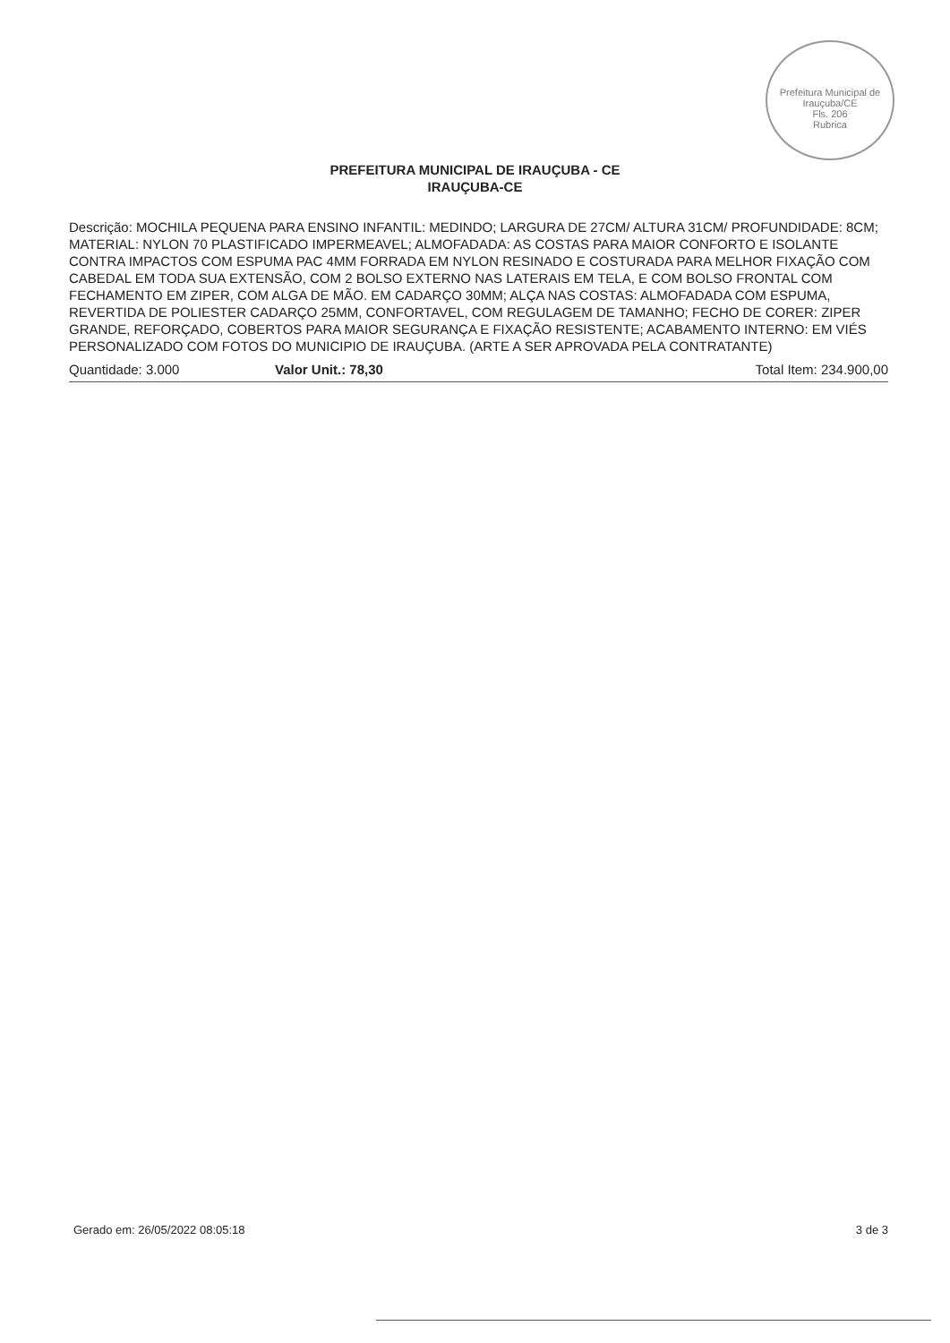Prefeitura Municipal de Irauçuba/CE
Fls. 206
Rubrica
PREFEITURA MUNICIPAL DE IRAUÇUBA - CE
IRAUÇUBA-CE
Descrição: MOCHILA PEQUENA PARA ENSINO INFANTIL: MEDINDO; LARGURA DE 27CM/ ALTURA 31CM/ PROFUNDIDADE: 8CM; MATERIAL: NYLON 70 PLASTIFICADO IMPERMEAVEL; ALMOFADADA: AS COSTAS PARA MAIOR CONFORTO E ISOLANTE CONTRA IMPACTOS COM ESPUMA PAC 4MM FORRADA EM NYLON RESINADO E COSTURADA PARA MELHOR FIXAÇÃO COM CABEDAL EM TODA SUA EXTENSÃO, COM 2 BOLSO EXTERNO NAS LATERAIS EM TELA, E COM BOLSO FRONTAL COM FECHAMENTO EM ZIPER, COM ALGA DE MÃO. EM CADARÇO 30MM; ALÇA NAS COSTAS: ALMOFADADA COM ESPUMA, REVERTIDA DE POLIESTER CADARÇO 25MM, CONFORTAVEL, COM REGULAGEM DE TAMANHO; FECHO DE CORER: ZIPER GRANDE, REFORÇADO, COBERTOS PARA MAIOR SEGURANÇA E FIXAÇÃO RESISTENTE; ACABAMENTO INTERNO: EM VIÉS PERSONALIZADO COM FOTOS DO MUNICIPIO DE IRAUÇUBA. (ARTE A SER APROVADA PELA CONTRATANTE)
Quantidade: 3.000 Valor Unit.: 78,30 Total Item: 234.900,00
Gerado em: 26/05/2022 08:05:18 3 de 3